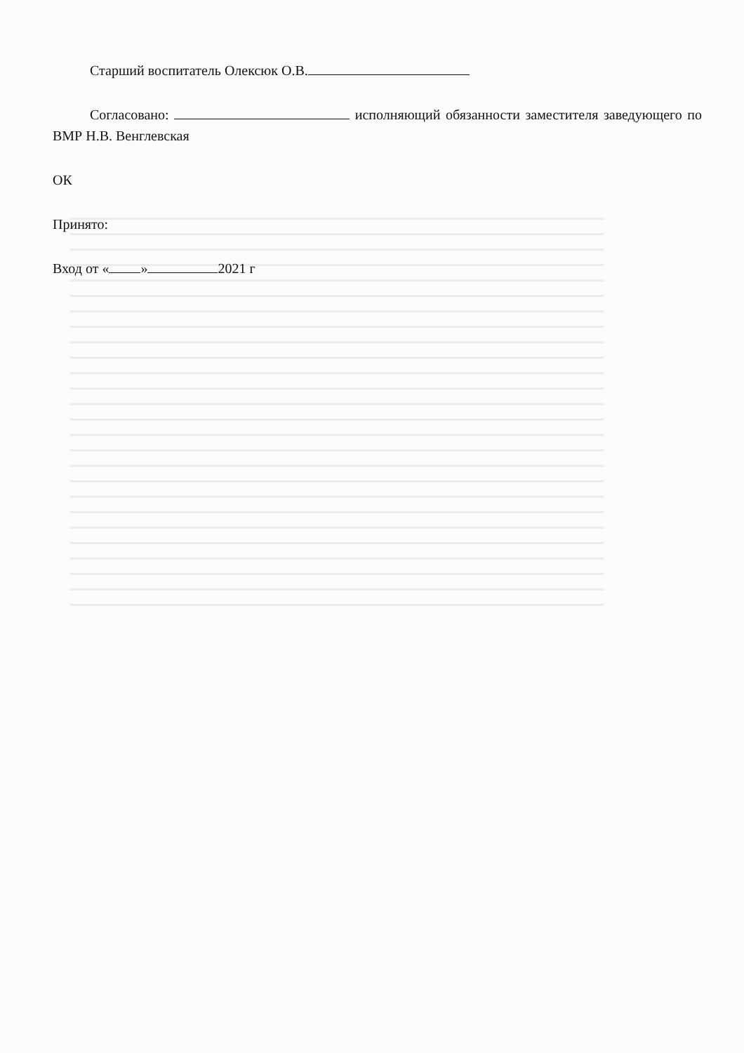Старший воспитатель Олексюк О.В.
Согласовано: исполняющий обязанности заместителя заведующего по ВМР Н.В. Венглевская
ОК
Принято:
Вход от « » 2021 г